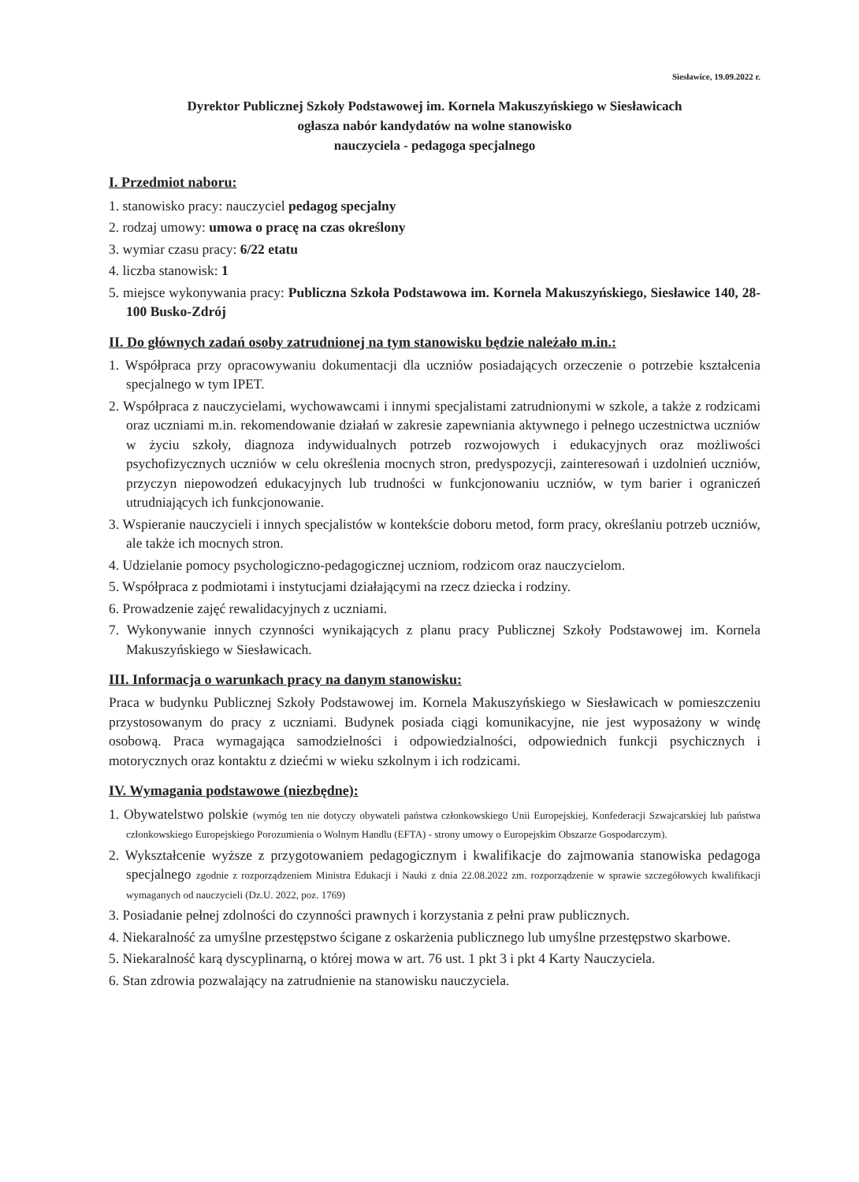Siesławice, 19.09.2022 r.
Dyrektor Publicznej Szkoły Podstawowej im. Kornela Makuszyńskiego w Siesławicach
ogłasza nabór kandydatów na wolne stanowisko
nauczyciela - pedagoga specjalnego
I. Przedmiot naboru:
1. stanowisko pracy: nauczyciel pedagog specjalny
2. rodzaj umowy: umowa o pracę na czas określony
3. wymiar czasu pracy: 6/22 etatu
4. liczba stanowisk: 1
5. miejsce wykonywania pracy: Publiczna Szkoła Podstawowa im. Kornela Makuszyńskiego, Siesławice 140, 28-100 Busko-Zdrój
II. Do głównych zadań osoby zatrudnionej na tym stanowisku będzie należało m.in.:
1. Współpraca przy opracowywaniu dokumentacji dla uczniów posiadających orzeczenie o potrzebie kształcenia specjalnego w tym IPET.
2. Współpraca z nauczycielami, wychowawcami i innymi specjalistami zatrudnionymi w szkole, a także z rodzicami oraz uczniami m.in. rekomendowanie działań w zakresie zapewniania aktywnego i pełnego uczestnictwa uczniów w życiu szkoły, diagnoza indywidualnych potrzeb rozwojowych i edukacyjnych oraz możliwości psychofizycznych uczniów w celu określenia mocnych stron, predyspozycji, zainteresowań i uzdolnień uczniów, przyczyn niepowodzeń edukacyjnych lub trudności w funkcjonowaniu uczniów, w tym barier i ograniczeń utrudniających ich funkcjonowanie.
3. Wspieranie nauczycieli i innych specjalistów w kontekście doboru metod, form pracy, określaniu potrzeb uczniów, ale także ich mocnych stron.
4. Udzielanie pomocy psychologiczno-pedagogicznej uczniom, rodzicom oraz nauczycielom.
5. Współpraca z podmiotami i instytucjami działającymi na rzecz dziecka i rodziny.
6. Prowadzenie zajęć rewalidacyjnych z uczniami.
7. Wykonywanie innych czynności wynikających z planu pracy Publicznej Szkoły Podstawowej im. Kornela Makuszyńskiego w Siesławicach.
III. Informacja o warunkach pracy na danym stanowisku:
Praca w budynku Publicznej Szkoły Podstawowej im. Kornela Makuszyńskiego w Siesławicach w pomieszczeniu przystosowanym do pracy z uczniami. Budynek posiada ciągi komunikacyjne, nie jest wyposażony w windę osobową. Praca wymagająca samodzielności i odpowiedzialności, odpowiednich funkcji psychicznych i motorycznych oraz kontaktu z dziećmi w wieku szkolnym i ich rodzicami.
IV. Wymagania podstawowe (niezbędne):
1. Obywatelstwo polskie (wymóg ten nie dotyczy obywateli państwa członkowskiego Unii Europejskiej, Konfederacji Szwajcarskiej lub państwa członkowskiego Europejskiego Porozumienia o Wolnym Handlu (EFTA) - strony umowy o Europejskim Obszarze Gospodarczym).
2. Wykształcenie wyższe z przygotowaniem pedagogicznym i kwalifikacje do zajmowania stanowiska pedagoga specjalnego zgodnie z rozporządzeniem Ministra Edukacji i Nauki z dnia 22.08.2022 zm. rozporządzenie w sprawie szczegółowych kwalifikacji wymaganych od nauczycieli (Dz.U. 2022, poz. 1769)
3. Posiadanie pełnej zdolności do czynności prawnych i korzystania z pełni praw publicznych.
4. Niekaralność za umyślne przestępstwo ścigane z oskarżenia publicznego lub umyślne przestępstwo skarbowe.
5. Niekaralność karą dyscyplinarną, o której mowa w art. 76 ust. 1 pkt 3 i pkt 4 Karty Nauczyciela.
6. Stan zdrowia pozwalający na zatrudnienie na stanowisku nauczyciela.